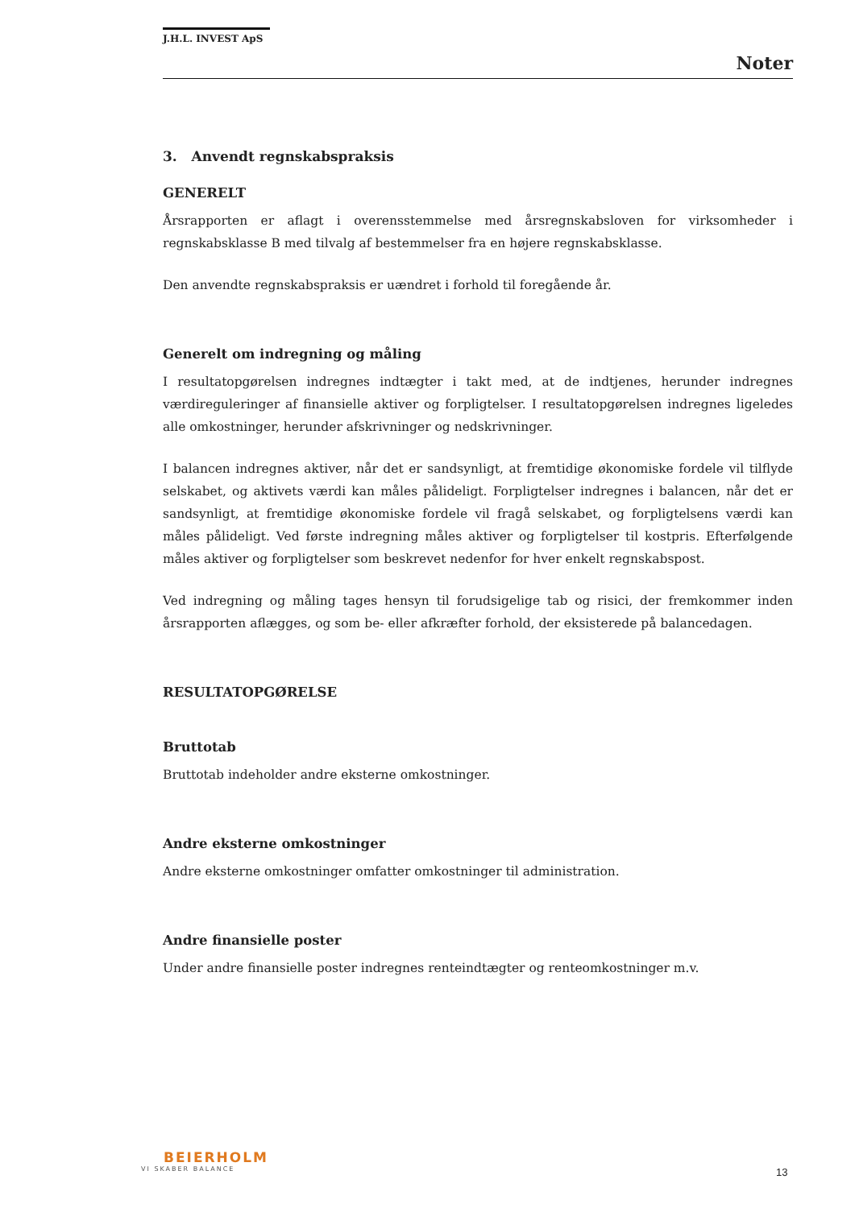J.H.L. INVEST ApS
Noter
3. Anvendt regnskabspraksis
GENERELT
Årsrapporten er aflagt i overensstemmelse med årsregnskabsloven for virksomheder i regnskabsklasse B med tilvalg af bestemmelser fra en højere regnskabsklasse.
Den anvendte regnskabspraksis er uændret i forhold til foregående år.
Generelt om indregning og måling
I resultatopgørelsen indregnes indtægter i takt med, at de indtjenes, herunder indregnes værdireguleringer af finansielle aktiver og forpligtelser. I resultatopgørelsen indregnes ligeledes alle omkostninger, herunder afskrivninger og nedskrivninger.
I balancen indregnes aktiver, når det er sandsynligt, at fremtidige økonomiske fordele vil tilflyde selskabet, og aktivets værdi kan måles pålideligt. Forpligtelser indregnes i balancen, når det er sandsynligt, at fremtidige økonomiske fordele vil fragå selskabet, og forpligtelsens værdi kan måles pålideligt. Ved første indregning måles aktiver og forpligtelser til kostpris. Efterfølgende måles aktiver og forpligtelser som beskrevet nedenfor for hver enkelt regnskabspost.
Ved indregning og måling tages hensyn til forudsigelige tab og risici, der fremkommer inden årsrapporten aflægges, og som be- eller afkræfter forhold, der eksisterede på balancedagen.
RESULTATOPGØRELSE
Bruttotab
Bruttotab indeholder andre eksterne omkostninger.
Andre eksterne omkostninger
Andre eksterne omkostninger omfatter omkostninger til administration.
Andre finansielle poster
Under andre finansielle poster indregnes renteindtægter og renteomkostninger m.v.
BEIERHOLM
VI SKABER BALANCE
13